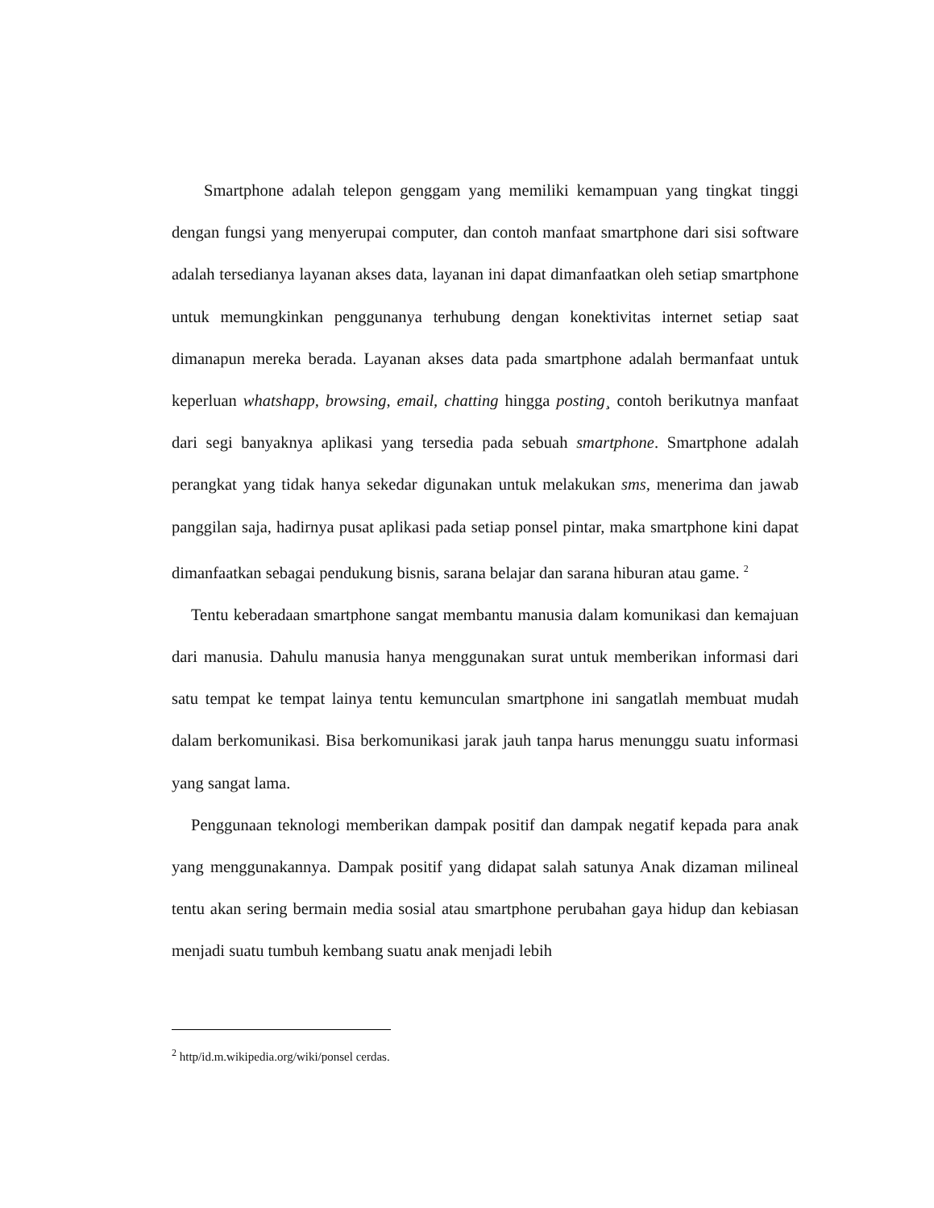Smartphone adalah telepon genggam yang memiliki kemampuan yang tingkat tinggi dengan fungsi yang menyerupai computer, dan contoh manfaat smartphone dari sisi software adalah tersedianya layanan akses data, layanan ini dapat dimanfaatkan oleh setiap smartphone untuk memungkinkan penggunanya terhubung dengan konektivitas internet setiap saat dimanapun mereka berada. Layanan akses data pada smartphone adalah bermanfaat untuk keperluan whatshapp, browsing, email, chatting hingga posting¸ contoh berikutnya manfaat dari segi banyaknya aplikasi yang tersedia pada sebuah smartphone. Smartphone adalah perangkat yang tidak hanya sekedar digunakan untuk melakukan sms, menerima dan jawab panggilan saja, hadirnya pusat aplikasi pada setiap ponsel pintar, maka smartphone kini dapat dimanfaatkan sebagai pendukung bisnis, sarana belajar dan sarana hiburan atau game. <sup>2</sup>
Tentu keberadaan smartphone sangat membantu manusia dalam komunikasi dan kemajuan dari manusia. Dahulu manusia hanya menggunakan surat untuk memberikan informasi dari satu tempat ke tempat lainya tentu kemunculan smartphone ini sangatlah membuat mudah dalam berkomunikasi. Bisa berkomunikasi jarak jauh tanpa harus menunggu suatu informasi yang sangat lama.
Penggunaan teknologi memberikan dampak positif dan dampak negatif kepada para anak yang menggunakannya. Dampak positif yang didapat salah satunya Anak dizaman milineal tentu akan sering bermain media sosial atau smartphone perubahan gaya hidup dan kebiasan menjadi suatu tumbuh kembang suatu anak menjadi lebih
<sup>2</sup> http/id.m.wikipedia.org/wiki/ponsel cerdas.